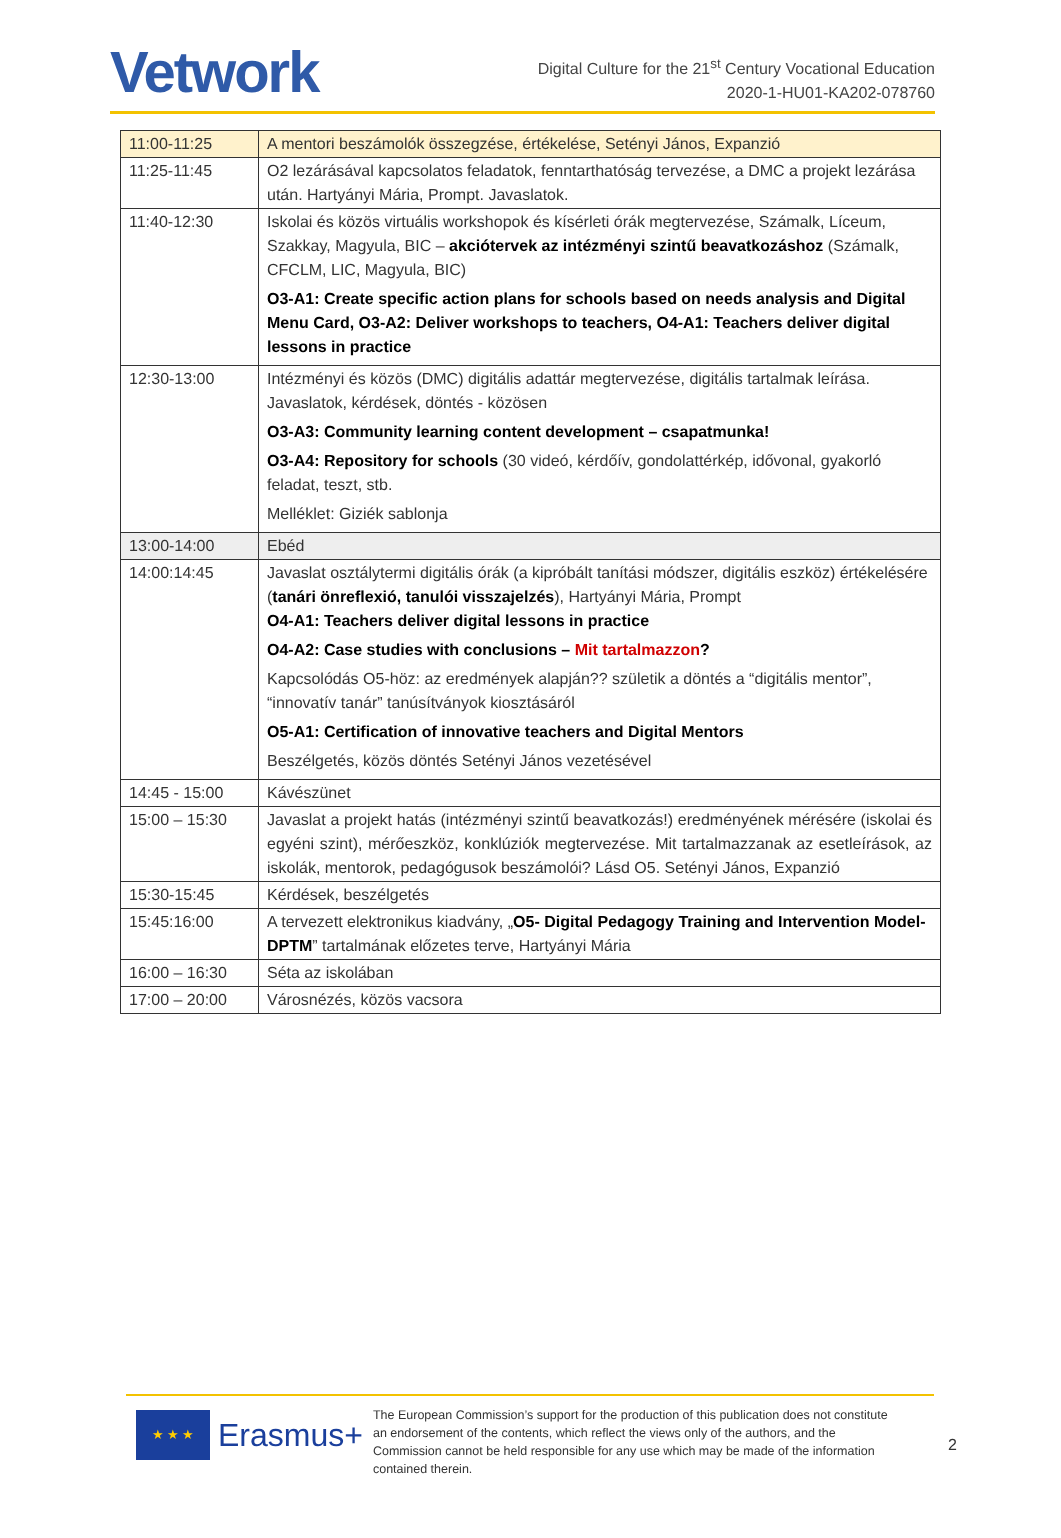Vetwork
Digital Culture for the 21<sup>st</sup> Century Vocational Education
2020-1-HU01-KA202-078760
| 11:00-11:25 | A mentori beszámolók összegzése, értékelése, Setényi János, Expanzió |
| 11:25-11:45 | O2 lezárásával kapcsolatos feladatok, fenntarthatóság tervezése, a DMC a projekt lezárása után. Hartyányi Mária, Prompt. Javaslatok. |
| 11:40-12:30 | Iskolai és közös virtuális workshopok és kísérleti órák megtervezése, Számalk, Líceum, Szakkay, Magyula, BIC – akciótervek az intézményi szintű beavatkozáshoz (Számalk, CFCLM, LIC, Magyula, BIC) O3-A1: Create specific action plans for schools based on needs analysis and Digital Menu Card, O3-A2: Deliver workshops to teachers, O4-A1: Teachers deliver digital lessons in practice |
| 12:30-13:00 | Intézményi és közös (DMC) digitális adattár megtervezése, digitális tartalmak leírása. Javaslatok, kérdések, döntés - közösen O3-A3: Community learning content development – csapatmunka! O3-A4: Repository for schools (30 videó, kérdőív, gondolattérkép, idővonal, gyakorló feladat, teszt, stb. Melléklet: Giziék sablonja |
| 13:00-14:00 | Ebéd |
| 14:00:14:45 | Javaslat osztálytermi digitális órák (a kipróbált tanítási módszer, digitális eszköz) értékelésére ( tanári önreflexió, tanulói visszajelzés ), Hartyányi Mária, Prompt O4-A1: Teachers deliver digital lessons in practice O4-A2: Case studies with conclusions – Mit tartalmazzon ? Kapcsolódás O5-höz: az eredmények alapján?? születik a döntés a “digitális mentor”, “innovatív tanár” tanúsítványok kiosztásáról O5-A1: Certification of innovative teachers and Digital Mentors Beszélgetés, közös döntés Setényi János vezetésével |
| 14:45 - 15:00 | Kávészünet |
| 15:00 – 15:30 | Javaslat a projekt hatás (intézményi szintű beavatkozás!) eredményének mérésére (iskolai és egyéni szint), mérőeszköz, konklúziók megtervezése. Mit tartalmazzanak az esetleírások, az iskolák, mentorok, pedagógusok beszámolói? Lásd O5. Setényi János, Expanzió |
| 15:30-15:45 | Kérdések, beszélgetés |
| 15:45:16:00 | A tervezett elektronikus kiadvány, „ O5- Digital Pedagogy Training and Intervention Model- DPTM ” tartalmának előzetes terve, Hartyányi Mária |
| 16:00 – 16:30 | Séta az iskolában |
| 17:00 – 20:00 | Városnézés, közös vacsora |
★ ★ ★
Erasmus+
The European Commission’s support for the production of this publication does not constitute an endorsement of the contents, which reflect the views only of the authors, and the Commission cannot be held responsible for any use which may be made of the information contained therein.
2